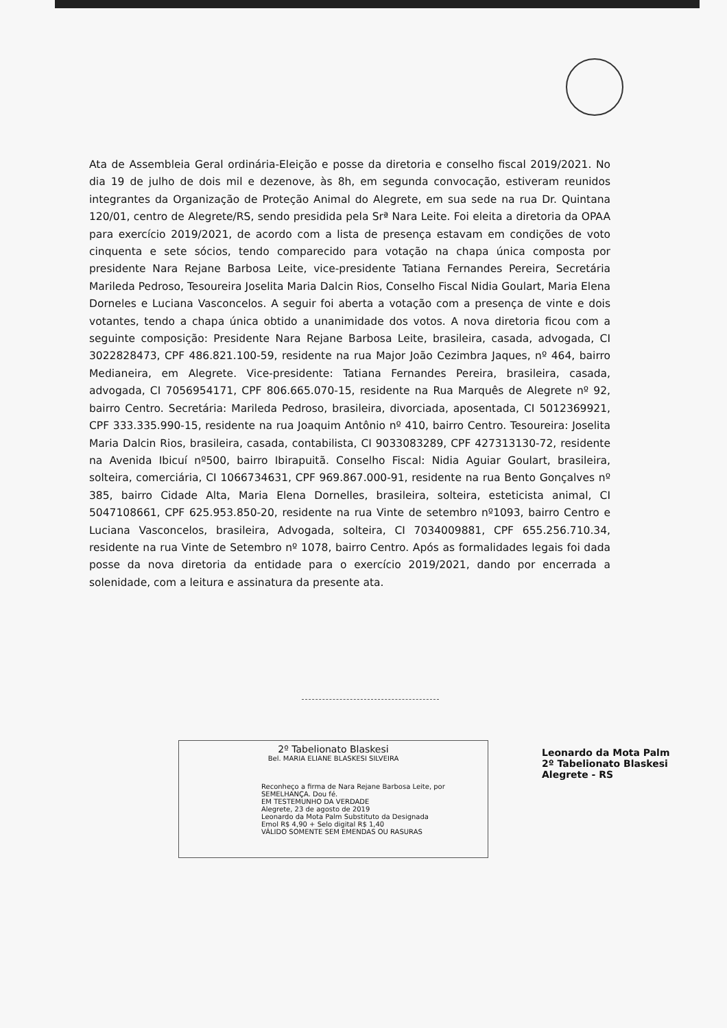Ata de Assembleia Geral ordinária-Eleição e posse da diretoria e conselho fiscal 2019/2021. No dia 19 de julho de dois mil e dezenove, às 8h, em segunda convocação, estiveram reunidos integrantes da Organização de Proteção Animal do Alegrete, em sua sede na rua Dr. Quintana 120/01, centro de Alegrete/RS, sendo presidida pela Srª Nara Leite. Foi eleita a diretoria da OPAA para exercício 2019/2021, de acordo com a lista de presença estavam em condições de voto cinquenta e sete sócios, tendo comparecido para votação na chapa única composta por presidente Nara Rejane Barbosa Leite, vice-presidente Tatiana Fernandes Pereira, Secretária Marileda Pedroso, Tesoureira Joselita Maria Dalcin Rios, Conselho Fiscal Nidia Goulart, Maria Elena Dorneles e Luciana Vasconcelos. A seguir foi aberta a votação com a presença de vinte e dois votantes, tendo a chapa única obtido a unanimidade dos votos. A nova diretoria ficou com a seguinte composição: Presidente Nara Rejane Barbosa Leite, brasileira, casada, advogada, CI 3022828473, CPF 486.821.100-59, residente na rua Major João Cezimbra Jaques, nº 464, bairro Medianeira, em Alegrete. Vice-presidente: Tatiana Fernandes Pereira, brasileira, casada, advogada, CI 7056954171, CPF 806.665.070-15, residente na Rua Marquês de Alegrete nº 92, bairro Centro. Secretária: Marileda Pedroso, brasileira, divorciada, aposentada, CI 5012369921, CPF 333.335.990-15, residente na rua Joaquim Antônio nº 410, bairro Centro. Tesoureira: Joselita Maria Dalcin Rios, brasileira, casada, contabilista, CI 9033083289, CPF 427313130-72, residente na Avenida Ibicuí nº500, bairro Ibirapuitã. Conselho Fiscal: Nidia Aguiar Goulart, brasileira, solteira, comerciária, CI 1066734631, CPF 969.867.000-91, residente na rua Bento Gonçalves nº 385, bairro Cidade Alta, Maria Elena Dornelles, brasileira, solteira, esteticista animal, CI 5047108661, CPF 625.953.850-20, residente na rua Vinte de setembro nº1093, bairro Centro e Luciana Vasconcelos, brasileira, Advogada, solteira, CI 7034009881, CPF 655.256.710.34, residente na rua Vinte de Setembro nº 1078, bairro Centro. Após as formalidades legais foi dada posse da nova diretoria da entidade para o exercício 2019/2021, dando por encerrada a solenidade, com a leitura e assinatura da presente ata.
2º Tabelionato Blaskesi
Bel. MARIA ELIANE BLASKESI SILVEIRA
Reconheço a firma de Nara Rejane Barbosa Leite, por SEMELHANÇA. Dou fé.
EM TESTEMUNHO DA VERDADE
Alegrete, 23 de agosto de 2019
Leonardo da Mota Palm Substituto da Designada
Emol R$ 4,90 + Selo digital R$ 1,40
VÁLIDO SOMENTE SEM EMENDAS OU RASURAS
Leonardo da Mota Palm
2º Tabelionato Blaskesi
Alegrete - RS